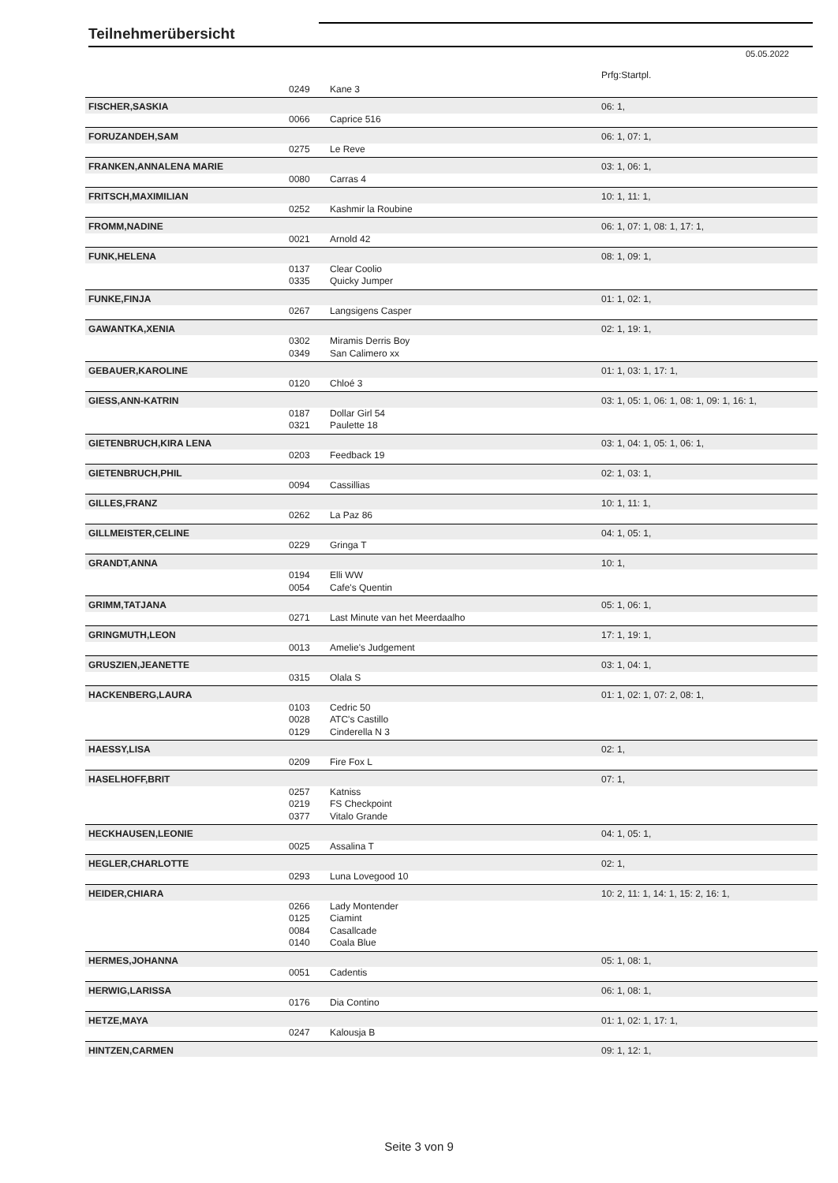Teilnehmerübersicht
05.05.2022
| | | | Prfg:Startpl. |
| | 0249 | Kane 3 | |
| FISCHER,SASKIA | | | 06: 1, |
| | 0066 | Caprice 516 | |
| FORUZANDEH,SAM | | | 06: 1, 07: 1, |
| | 0275 | Le Reve | |
| FRANKEN,ANNALENA MARIE | | | 03: 1, 06: 1, |
| | 0080 | Carras 4 | |
| FRITSCH,MAXIMILIAN | | | 10: 1, 11: 1, |
| | 0252 | Kashmir la Roubine | |
| FROMM,NADINE | | | 06: 1, 07: 1, 08: 1, 17: 1, |
| | 0021 | Arnold 42 | |
| FUNK,HELENA | | | 08: 1, 09: 1, |
| | 0137 | Clear Coolio | |
| | 0335 | Quicky Jumper | |
| FUNKE,FINJA | | | 01: 1, 02: 1, |
| | 0267 | Langsigens Casper | |
| GAWANTKA,XENIA | | | 02: 1, 19: 1, |
| | 0302 | Miramis Derris Boy | |
| | 0349 | San Calimero xx | |
| GEBAUER,KAROLINE | | | 01: 1, 03: 1, 17: 1, |
| | 0120 | Chloé 3 | |
| GIESS,ANN-KATRIN | | | 03: 1, 05: 1, 06: 1, 08: 1, 09: 1, 16: 1, |
| | 0187 | Dollar Girl 54 | |
| | 0321 | Paulette 18 | |
| GIETENBRUCH,KIRA LENA | | | 03: 1, 04: 1, 05: 1, 06: 1, |
| | 0203 | Feedback 19 | |
| GIETENBRUCH,PHIL | | | 02: 1, 03: 1, |
| | 0094 | Cassillias | |
| GILLES,FRANZ | | | 10: 1, 11: 1, |
| | 0262 | La Paz 86 | |
| GILLMEISTER,CELINE | | | 04: 1, 05: 1, |
| | 0229 | Gringa T | |
| GRANDT,ANNA | | | 10: 1, |
| | 0194 | Elli WW | |
| | 0054 | Cafe's Quentin | |
| GRIMM,TATJANA | | | 05: 1, 06: 1, |
| | 0271 | Last Minute van het Meerdaalho | |
| GRINGMUTH,LEON | | | 17: 1, 19: 1, |
| | 0013 | Amelie's Judgement | |
| GRUSZIEN,JEANETTE | | | 03: 1, 04: 1, |
| | 0315 | Olala S | |
| HACKENBERG,LAURA | | | 01: 1, 02: 1, 07: 2, 08: 1, |
| | 0103 | Cedric 50 | |
| | 0028 | ATC's Castillo | |
| | 0129 | Cinderella N 3 | |
| HAESSY,LISA | | | 02: 1, |
| | 0209 | Fire Fox L | |
| HASELHOFF,BRIT | | | 07: 1, |
| | 0257 | Katniss | |
| | 0219 | FS Checkpoint | |
| | 0377 | Vitalo Grande | |
| HECKHAUSEN,LEONIE | | | 04: 1, 05: 1, |
| | 0025 | Assalina T | |
| HEGLER,CHARLOTTE | | | 02: 1, |
| | 0293 | Luna Lovegood 10 | |
| HEIDER,CHIARA | | | 10: 2, 11: 1, 14: 1, 15: 2, 16: 1, |
| | 0266 | Lady Montender | |
| | 0125 | Ciamint | |
| | 0084 | Casallcade | |
| | 0140 | Coala Blue | |
| HERMES,JOHANNA | | | 05: 1, 08: 1, |
| | 0051 | Cadentis | |
| HERWIG,LARISSA | | | 06: 1, 08: 1, |
| | 0176 | Dia Contino | |
| HETZE,MAYA | | | 01: 1, 02: 1, 17: 1, |
| | 0247 | Kalousja B | |
| HINTZEN,CARMEN | | | 09: 1, 12: 1, |
Seite 3 von 9